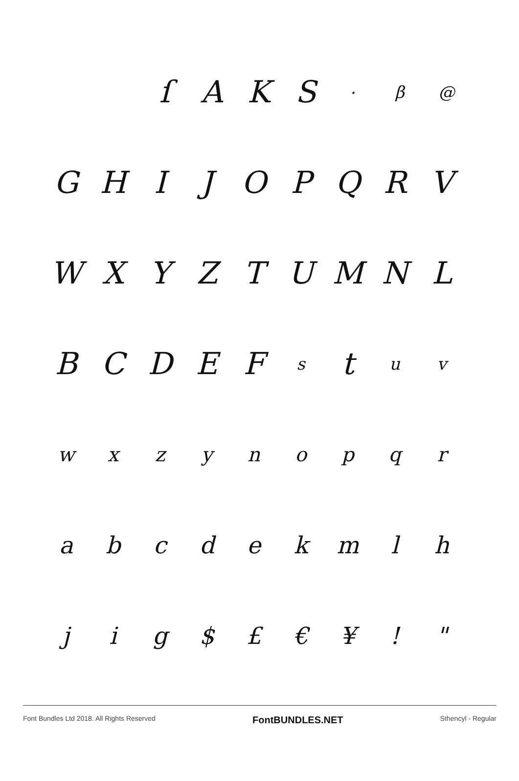ſAKS ˖ β @
GHIJOPQRV
WXYZTUMNL
BCDEFstuv
wxzynopqr
abcdekmlh
jig $ £ € ¥! "
Font Bundles Ltd 2018. All Rights Reserved FontBUNDLES.NET Sthencyl - Regular